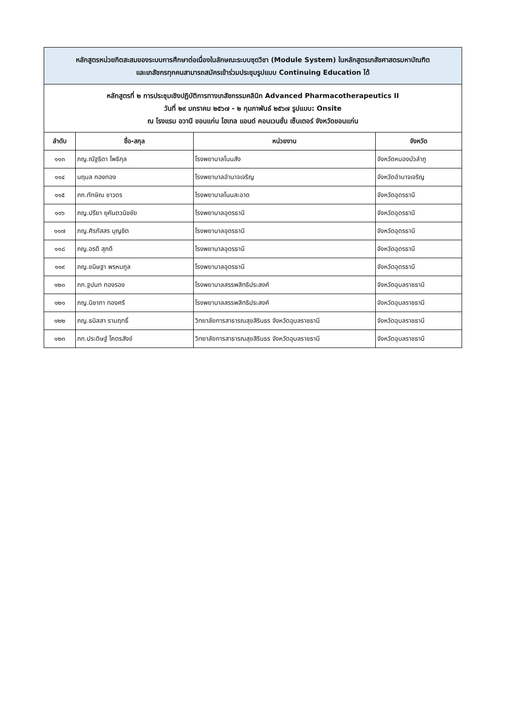| หลักสูตรหน่วยกิตสะสมของระบบการศึกษาต่อเนื่องในลักษณะระบบชุดวิชา (Module System) ในหลักสูตรเภสัชศาสตรมหาบัณฑิต และเภสัชกรทุกคนสามารถสมัครเข้าร่วมประชุมรูปแบบ Continuing Education ได้ | | | |
| หลักสูตรที่ ๒ การประชุมเชิงปฏิบัติการทางเภสัชกรรมคลินิก Advanced Pharmacotherapeutics II วันที่ ๒๙ มกราคม ๒๕๖๗ - ๒ กุมภาพันธ์ ๒๕๖๗ รูปแบบ: Onsite ณ โรงแรม อวานี ขอนแก่น โฮเทล แอนด์ คอนเวนชั่น เซ็นเตอร์ จังหวัดขอนแก่น | | | |
| ลำดับ | ชื่อ-สกุล | หน่วยงาน | จังหวัด |
| ๑๑๓ | ภญ.ณัฐธิดา โพธิกุล | โรงพยาบาลโนนสัง | จังหวัดหนองบัวลำภู |
| ๑๑๔ | นฤมล กองทอง | โรงพยาบาลอำนาจเจริญ | จังหวัดอำนาจเจริญ |
| ๑๑๕ | ภก.ทักษิณ ชาวดร | โรงพยาบาลโนนสะอาด | จังหวัดอุดรธานี |
| ๑๑๖ | ภญ.ปรียา ยุคันตวนิชชัย | โรงพยาบาลอุดรธานี | จังหวัดอุดรธานี |
| ๑๑๗ | ภญ.ศิรภัสสร บุญชิต | โรงพยาบาลอุดรธานี | จังหวัดอุดรธานี |
| ๑๑๘ | ภญ.อรดี สุภดี | โรงพยาบาลอุดรธานี | จังหวัดอุดรธานี |
| ๑๑๙ | ภญ.ขนิษฐา พรหมกูล | โรงพยาบาลอุดรธานี | จังหวัดอุดรธานี |
| ๑๒๐ | ภก.ฐปนท ทองรอง | โรงพยาบาลสรรพสิทธิประสงค์ | จังหวัดอุบลราชธานี |
| ๑๒๑ | ภญ.นิชาภา ทองศรี | โรงพยาบาลสรรพสิทธิประสงค์ | จังหวัดอุบลราชธานี |
| ๑๒๒ | ภญ.ธนิสสา รามฤทธิ์ | วิทยาลัยการสาธารณสุขสิรินธร จังหวัดอุบลราชธานี | จังหวัดอุบลราชธานี |
| ๑๒๓ | ภก.ประดิษฐ์ โคตรสังข์ | วิทยาลัยการสาธารณสุขสิรินธร จังหวัดอุบลราชธานี | จังหวัดอุบลราชธานี |